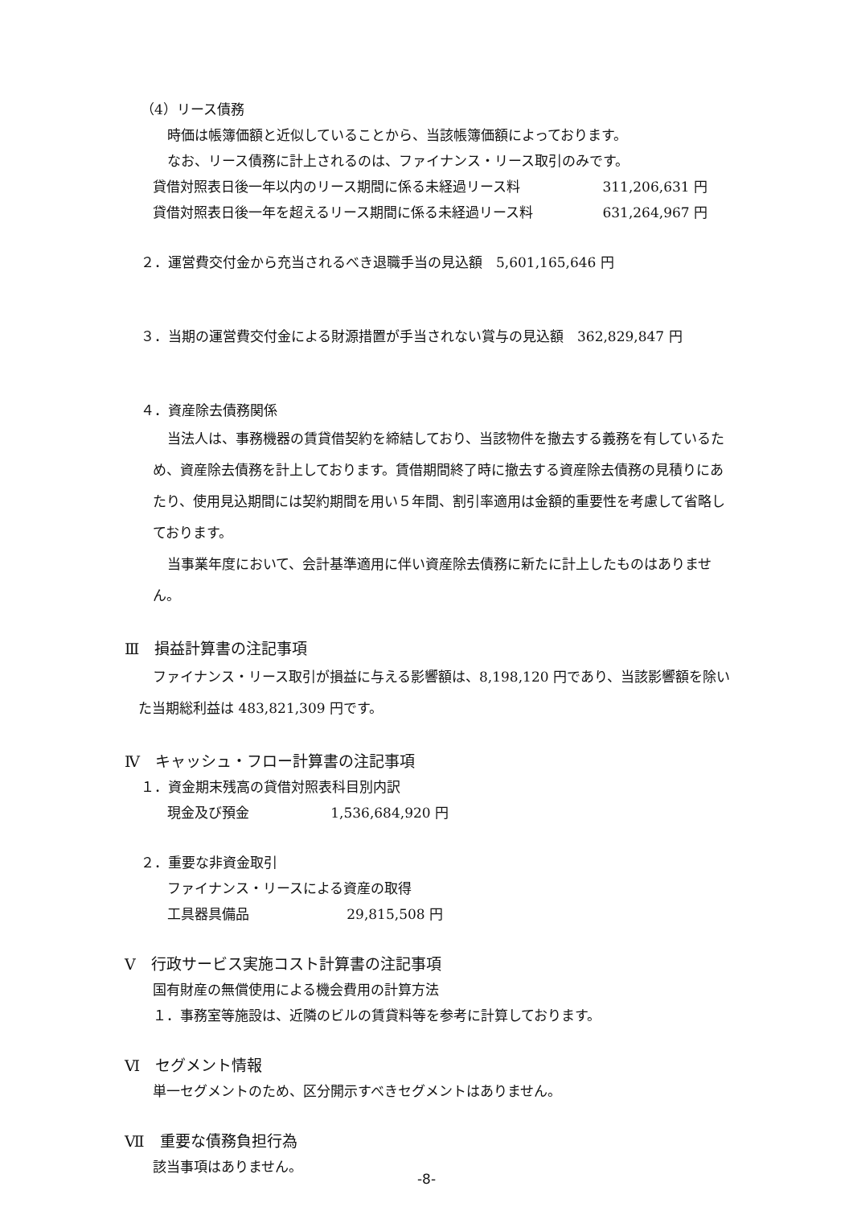（4）リース債務
時価は帳簿価額と近似していることから、当該帳簿価額によっております。
なお、リース債務に計上されるのは、ファイナンス・リース取引のみです。
貸借対照表日後一年以内のリース期間に係る未経過リース料 311,206,631 円
貸借対照表日後一年を超えるリース期間に係る未経過リース料 631,264,967 円
２．運営費交付金から充当されるべき退職手当の見込額　5,601,165,646 円
３．当期の運営費交付金による財源措置が手当されない賞与の見込額　362,829,847 円
４．資産除去債務関係
当法人は、事務機器の賃貸借契約を締結しており、当該物件を撤去する義務を有しているため、資産除去債務を計上しております。賃借期間終了時に撤去する資産除去債務の見積りにあたり、使用見込期間には契約期間を用い５年間、割引率適用は金額的重要性を考慮して省略しております。
当事業年度において、会計基準適用に伴い資産除去債務に新たに計上したものはありません。
Ⅲ　損益計算書の注記事項
ファイナンス・リース取引が損益に与える影響額は、8,198,120 円であり、当該影響額を除いた当期総利益は 483,821,309 円です。
Ⅳ　キャッシュ・フロー計算書の注記事項
１．資金期末残高の貸借対照表科目別内訳
現金及び預金 1,536,684,920 円
２．重要な非資金取引
ファイナンス・リースによる資産の取得
工具器具備品 29,815,508 円
Ⅴ　行政サービス実施コスト計算書の注記事項
国有財産の無償使用による機会費用の計算方法
１．事務室等施設は、近隣のビルの賃貸料等を参考に計算しております。
Ⅵ　セグメント情報
単一セグメントのため、区分開示すべきセグメントはありません。
Ⅶ　重要な債務負担行為
該当事項はありません。
-8-